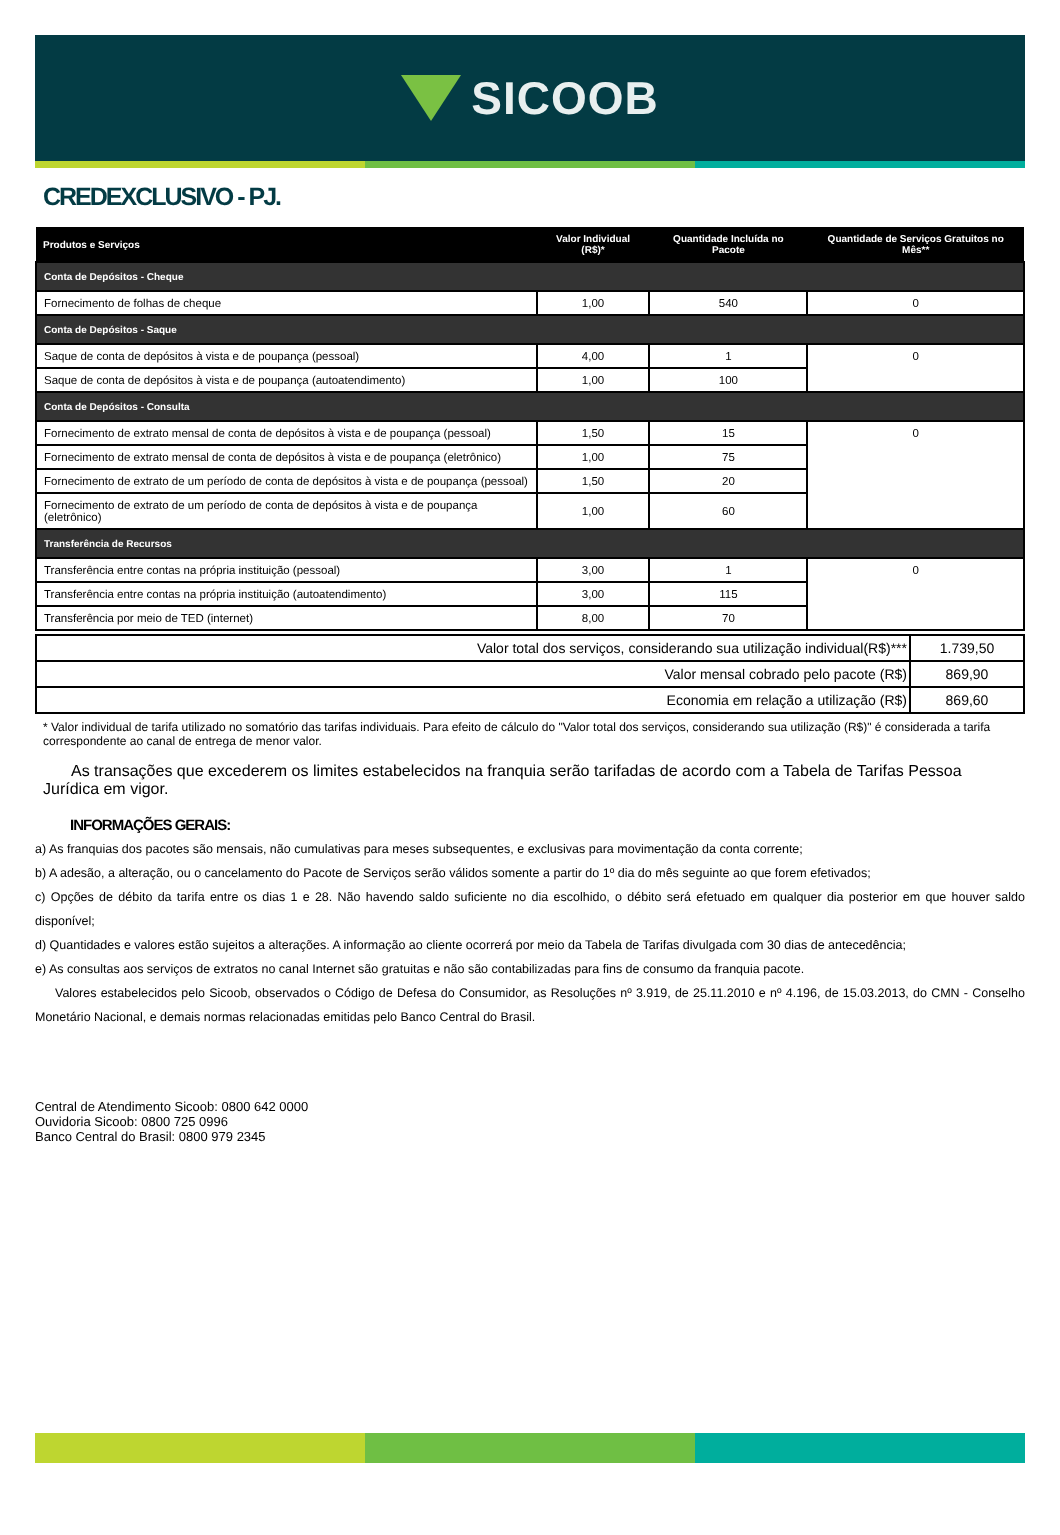SICOOB
CREDEXCLUSIVO - PJ.
| Produtos e Serviços | Valor Individual (R$)* | Quantidade Incluída no Pacote | Quantidade de Serviços Gratuitos no Mês** |
| --- | --- | --- | --- |
| Conta de Depósitos - Cheque | | | |
| Fornecimento de folhas de cheque | 1,00 | 540 | 0 |
| Conta de Depósitos - Saque | | | |
| Saque de conta de depósitos à vista e de poupança (pessoal) | 4,00 | 1 | 0 |
| Saque de conta de depósitos à vista e de poupança (autoatendimento) | 1,00 | 100 | |
| Conta de Depósitos - Consulta | | | |
| Fornecimento de extrato mensal de conta de depósitos à vista e de poupança (pessoal) | 1,50 | 15 | 0 |
| Fornecimento de extrato mensal de conta de depósitos à vista e de poupança (eletrônico) | 1,00 | 75 | |
| Fornecimento de extrato de um período de conta de depósitos à vista e de poupança (pessoal) | 1,50 | 20 | |
| Fornecimento de extrato de um período de conta de depósitos à vista e de poupança (eletrônico) | 1,00 | 60 | |
| Transferência de Recursos | | | |
| Transferência entre contas na própria instituição (pessoal) | 3,00 | 1 | 0 |
| Transferência entre contas na própria instituição (autoatendimento) | 3,00 | 115 | |
| Transferência por meio de TED (internet) | 8,00 | 70 | |
| Valor total dos serviços, considerando sua utilização individual(R$)*** | 1.739,50 |
| Valor mensal cobrado pelo pacote (R$) | 869,90 |
| Economia em relação a utilização (R$) | 869,60 |
* Valor individual de tarifa utilizado no somatório das tarifas individuais. Para efeito de cálculo do "Valor total dos serviços, considerando sua utilização (R$)" é considerada a tarifa correspondente ao canal de entrega de menor valor.
As transações que excederem os limites estabelecidos na franquia serão tarifadas de acordo com a Tabela de Tarifas Pessoa Jurídica em vigor.
INFORMAÇÕES GERAIS:
a) As franquias dos pacotes são mensais, não cumulativas para meses subsequentes, e exclusivas para movimentação da conta corrente;
b) A adesão, a alteração, ou o cancelamento do Pacote de Serviços serão válidos somente a partir do 1º dia do mês seguinte ao que forem efetivados;
c) Opções de débito da tarifa entre os dias 1 e 28. Não havendo saldo suficiente no dia escolhido, o débito será efetuado em qualquer dia posterior em que houver saldo disponível;
d) Quantidades e valores estão sujeitos a alterações. A informação ao cliente ocorrerá por meio da Tabela de Tarifas divulgada com 30 dias de antecedência;
e) As consultas aos serviços de extratos no canal Internet são gratuitas e não são contabilizadas para fins de consumo da franquia pacote.
Valores estabelecidos pelo Sicoob, observados o Código de Defesa do Consumidor, as Resoluções nº 3.919, de 25.11.2010 e nº 4.196, de 15.03.2013, do CMN - Conselho Monetário Nacional, e demais normas relacionadas emitidas pelo Banco Central do Brasil.
Central de Atendimento Sicoob: 0800 642 0000
Ouvidoria Sicoob: 0800 725 0996
Banco Central do Brasil: 0800 979 2345